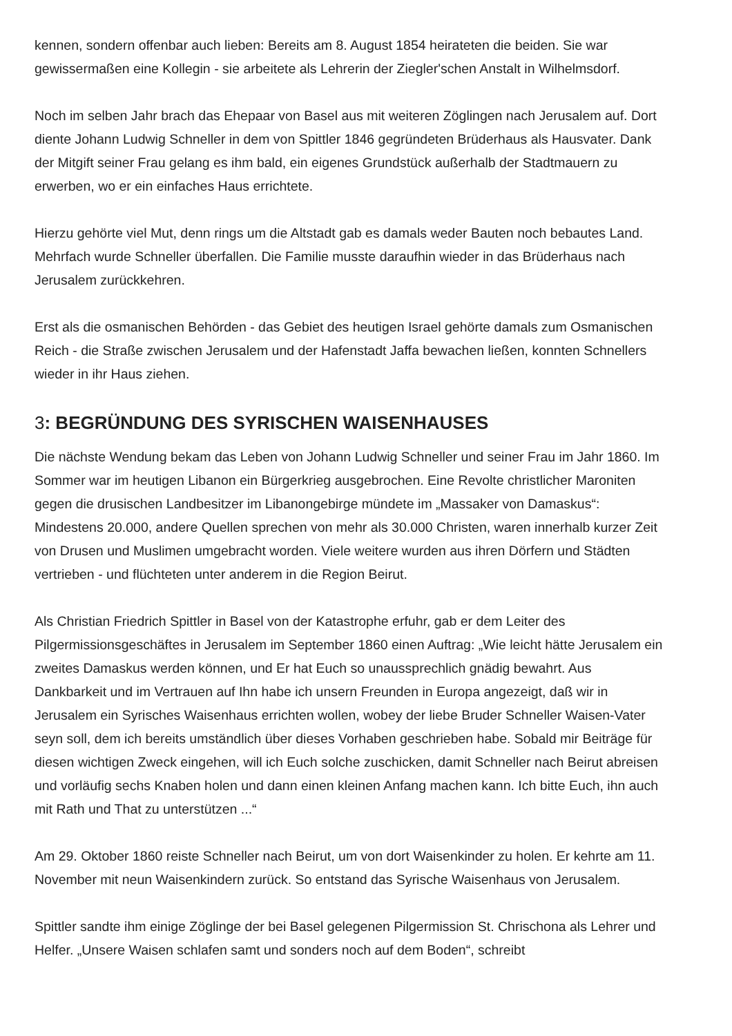kennen, sondern offenbar auch lieben: Bereits am 8. August 1854 heirateten die beiden. Sie war gewissermaßen eine Kollegin - sie arbeitete als Lehrerin der Ziegler'schen Anstalt in Wilhelmsdorf.
Noch im selben Jahr brach das Ehepaar von Basel aus mit weiteren Zöglingen nach Jerusalem auf. Dort diente Johann Ludwig Schneller in dem von Spittler 1846 gegründeten Brüderhaus als Hausvater. Dank der Mitgift seiner Frau gelang es ihm bald, ein eigenes Grundstück außerhalb der Stadtmauern zu erwerben, wo er ein einfaches Haus errichtete.
Hierzu gehörte viel Mut, denn rings um die Altstadt gab es damals weder Bauten noch bebautes Land. Mehrfach wurde Schneller überfallen. Die Familie musste daraufhin wieder in das Brüderhaus nach Jerusalem zurückkehren.
Erst als die osmanischen Behörden - das Gebiet des heutigen Israel gehörte damals zum Osmanischen Reich - die Straße zwischen Jerusalem und der Hafenstadt Jaffa bewachen ließen, konnten Schnellers wieder in ihr Haus ziehen.
3: BEGRÜNDUNG DES SYRISCHEN WAISENHAUSES
Die nächste Wendung bekam das Leben von Johann Ludwig Schneller und seiner Frau im Jahr 1860. Im Sommer war im heutigen Libanon ein Bürgerkrieg ausgebrochen. Eine Revolte christlicher Maroniten gegen die drusischen Landbesitzer im Libanongebirge mündete im „Massaker von Damaskus“: Mindestens 20.000, andere Quellen sprechen von mehr als 30.000 Christen, waren innerhalb kurzer Zeit von Drusen und Muslimen umgebracht worden. Viele weitere wurden aus ihren Dörfern und Städten vertrieben - und flüchteten unter anderem in die Region Beirut.
Als Christian Friedrich Spittler in Basel von der Katastrophe erfuhr, gab er dem Leiter des Pilgermissionsgeschäftes in Jerusalem im September 1860 einen Auftrag: „Wie leicht hätte Jerusalem ein zweites Damaskus werden können, und Er hat Euch so unaussprechlich gnädig bewahrt. Aus Dankbarkeit und im Vertrauen auf Ihn habe ich unsern Freunden in Europa angezeigt, daß wir in Jerusalem ein Syrisches Waisenhaus errichten wollen, wobey der liebe Bruder Schneller Waisen-Vater seyn soll, dem ich bereits umständlich über dieses Vorhaben geschrieben habe. Sobald mir Beiträge für diesen wichtigen Zweck eingehen, will ich Euch solche zuschicken, damit Schneller nach Beirut abreisen und vorläufig sechs Knaben holen und dann einen kleinen Anfang machen kann. Ich bitte Euch, ihn auch mit Rath und That zu unterstützen ...“
Am 29. Oktober 1860 reiste Schneller nach Beirut, um von dort Waisenkinder zu holen. Er kehrte am 11. November mit neun Waisenkindern zurück. So entstand das Syrische Waisenhaus von Jerusalem.
Spittler sandte ihm einige Zöglinge der bei Basel gelegenen Pilgermission St. Chrischona als Lehrer und Helfer. „Unsere Waisen schlafen samt und sonders noch auf dem Boden“, schreibt